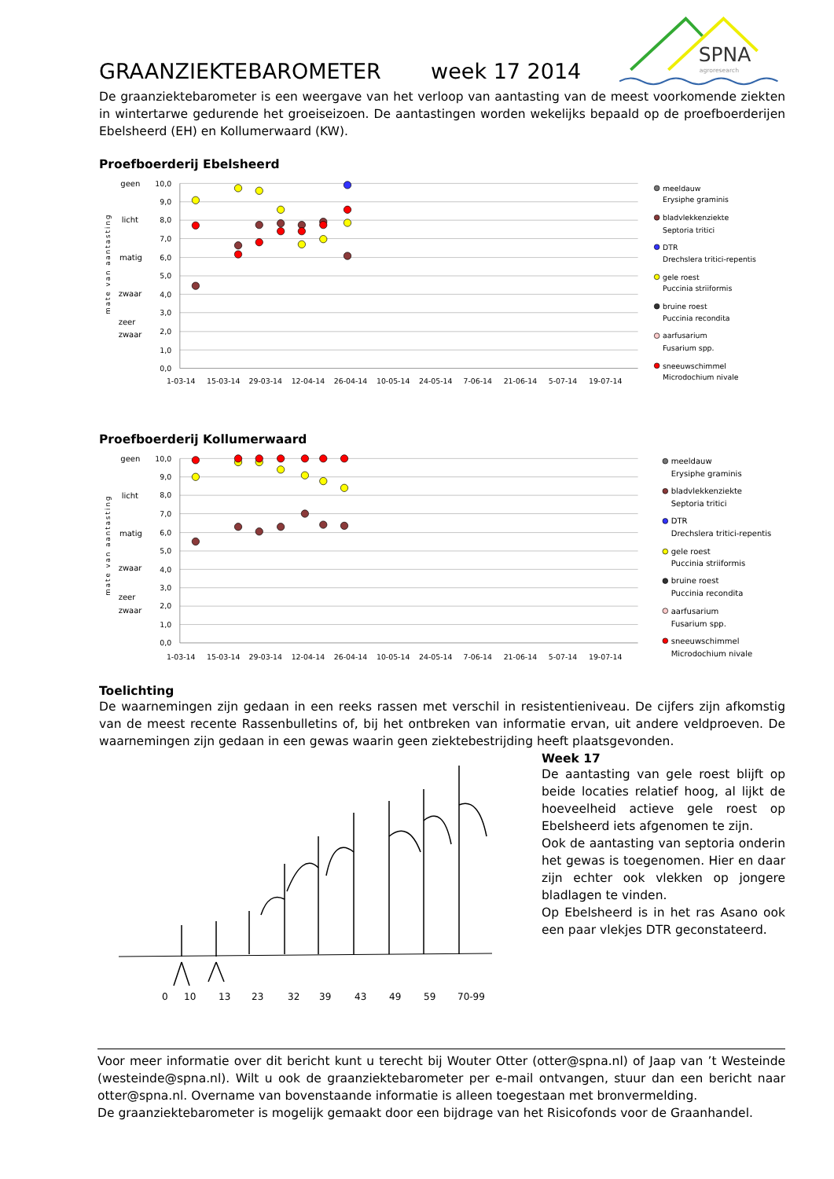GRAANZIEKTEBAROMETER
week 17 2014
SPNA
agroresearch
De graanziektebarometer is een weergave van het verloop van aantasting van de meest voorkomende ziekten in wintertarwe gedurende het groeiseizoen. De aantastingen worden wekelijks bepaald op de proefboerderijen Ebelsheerd (EH) en Kollumerwaard (KW).
Proefboerderij Ebelsheerd
10,0
9,0
8,0
7,0
6,0
5,0
4,0
3,0
2,0
1,0
0,0
geen
licht
matig
zwaar
zeer
zwaar
mate van aantasting
1-03-14
15-03-14
29-03-14
12-04-14
26-04-14
10-05-14
24-05-14
7-06-14
21-06-14
5-07-14
19-07-14
meeldauw
Erysiphe graminis
bladvlekkenziekte
Septoria tritici
DTR
Drechslera tritici-repentis
gele roest
Puccinia striiformis
bruine roest
Puccinia recondita
aarfusarium
Fusarium spp.
sneeuwschimmel
Microdochium nivale
Proefboerderij Kollumerwaard
10,0
9,0
8,0
7,0
6,0
5,0
4,0
3,0
2,0
1,0
0,0
geen
licht
matig
zwaar
zeer
zwaar
mate van aantasting
1-03-14
15-03-14
29-03-14
12-04-14
26-04-14
10-05-14
24-05-14
7-06-14
21-06-14
5-07-14
19-07-14
meeldauw
Erysiphe graminis
bladvlekkenziekte
Septoria tritici
DTR
Drechslera tritici-repentis
gele roest
Puccinia striiformis
bruine roest
Puccinia recondita
aarfusarium
Fusarium spp.
sneeuwschimmel
Microdochium nivale
Toelichting
De waarnemingen zijn gedaan in een reeks rassen met verschil in resistentieniveau. De cijfers zijn afkomstig van de meest recente Rassenbulletins of, bij het ontbreken van informatie ervan, uit andere veldproeven. De waarnemingen zijn gedaan in een gewas waarin geen ziektebestrijding heeft plaatsgevonden.
0
10
13
23
32
39
43
49
59
70-99
Week 17
De aantasting van gele roest blijft op beide locaties relatief hoog, al lijkt de hoeveelheid actieve gele roest op Ebelsheerd iets afgenomen te zijn.
Ook de aantasting van septoria onderin het gewas is toegenomen. Hier en daar zijn echter ook vlekken op jongere bladlagen te vinden.
Op Ebelsheerd is in het ras Asano ook een paar vlekjes DTR geconstateerd.
Voor meer informatie over dit bericht kunt u terecht bij Wouter Otter (otter@spna.nl) of Jaap van ’t Westeinde (westeinde@spna.nl). Wilt u ook de graanziektebarometer per e-mail ontvangen, stuur dan een bericht naar otter@spna.nl. Overname van bovenstaande informatie is alleen toegestaan met bronvermelding.
De graanziektebarometer is mogelijk gemaakt door een bijdrage van het Risicofonds voor de Graanhandel.